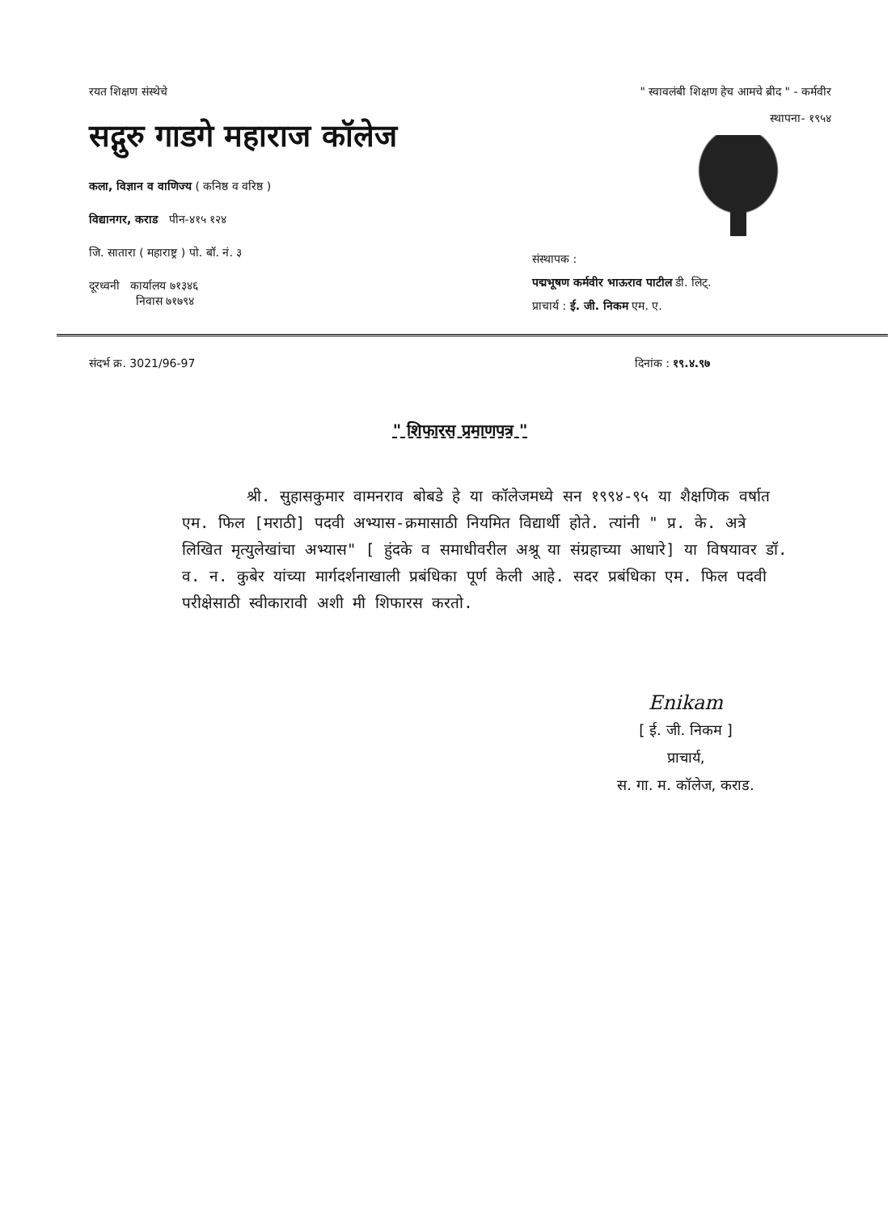रयत शिक्षण संस्थेचे
सद्गुरु गाडगे महाराज कॉलेज
कला, विज्ञान व वाणिज्य ( कनिष्ठ व वरिष्ठ )
विद्यानगर, कराड पीन-४१५ १२४
जि. सातारा ( महाराष्ट्र ) पो. बॉ. नं. ३
दूरध्वनी कार्यालय ७१३४६
निवास ७१७९४
" स्वावलंबी शिक्षण हेच आमचे ब्रीद " - कर्मवीर
स्थापना- १९५४
संस्थापक :
पद्मभूषण कर्मवीर भाऊराव पाटील डी. लिट्.
प्राचार्य : ई. जी. निकम एम. ए.
संदर्भ क्र. 3021/96-97 दिनांक : १९.४.९७
" शिफारस प्रमाणपत्र "
श्री. सुहासकुमार वामनराव बोबडे हे या कॉलेजमध्ये सन १९९४-९५ या शैक्षणिक वर्षात एम. फिल [मराठी] पदवी अभ्यास-क्रमासाठी नियमित विद्यार्थी होते. त्यांनी " प्र. के. अत्रे लिखित मृत्युलेखांचा अभ्यास" [ हुंदके व समाधीवरील अश्रू या संग्रहाच्या आधारे] या विषयावर डॉ. व. न. कुबेर यांच्या मार्गदर्शनाखाली प्रबंधिका पूर्ण केली आहे. सदर प्रबंधिका एम. फिल पदवी परीक्षेसाठी स्वीकारावी अशी मी शिफारस करतो.
Enikam
[ ई. जी. निकम ]
प्राचार्य,
स. गा. म. कॉलेज, कराड.